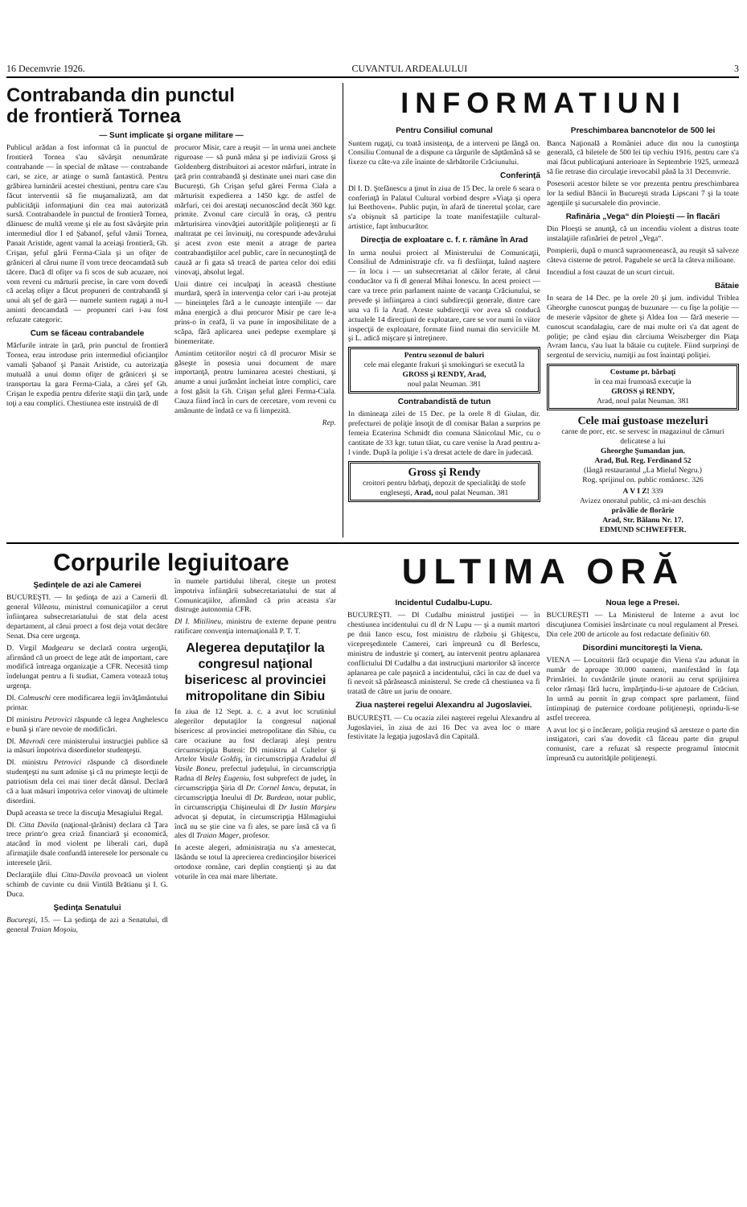16 Decemvrie 1926. CUVANTUL ARDEALULUI 3
Contrabanda din punctul
de frontieră Tornea
— Sunt implicate şi organe militare —
Publicul arădan a fost informat că în punctul de frontieră Tornea s'au săvârşit nenumărate contrabande — în special de mătase — contrabande cari, se zice, ar atinge o sumă fantastică. Pentru grăbirea luminării acestei chestiuni, pentru care s'au făcut interventii să fie muşamalizată, am dat publicităţii informaţiuni din cea mai autorizată sursă. Contrabandele în punctul de frontieră Tornea, dăinuesc de multă vreme şi ele au fost săvârşite prin intermediul dlor I ed Şabanof, şeful vămii Tornea, Panait Aristide, agent vamal la aceiaşi frontieră, Gh. Crişan, şeful gării Ferma-Ciala şi un ofiţer de grăniceri al cărui nume îl vom trece deocamdată sub tăcere. Dacă dl ofiţer va fi scos de sub acuzare, noi vom reveni cu mărturii precise, în care vom dovedi că acelaş ofiţer a făcut propuneri de contrabandă şi unui alt şef de gară — numele suntem rugaţi a nu-l aminti deocamdată — propuneri cari i-au fost refuzate categoric.
Cum se făceau contrabandele
Mărfurile intrate în ţară, prin punctul de frontieră Tornea, erau introduse prin intermediul oficianţilor vamali Şabanof şi Panait Aristide, cu autorizaţia mutuală a unui domn ofiţer de grăniceri şi se transportau la gara Ferma-Ciala, a cărei şef Gh. Crişan le expedia pentru diferite staţii din ţară, unde toţi a eau complici. Chestiunea este instruită de dl
procuror Misir, care a reuşit — în urma unei anchete riguroase — să pună mâna şi pe indivizii Gross şi Goldenberg distribuitori ai acestor mărfuri, intrate în ţară prin contrabandă şi destinate unei mari case din Bucureşti. Gh Crişan şeful gărei Ferma Ciala a mărturisit expedierea a 1450 kgr. de astfel de mărfuri, cei doi arestaţi necunoscând decât 360 kgr. primite. Zvonul care circulă în oraş, că pentru mărturisirea vinovăţiei autorităţile poliţieneşti ar fi maltratat pe cei învinuiţi, nu corespunde adevărului şi acest zvon este menit a atrage de partea contrabandiştilor acel public, care în necunoştinţă de cauză ar fi gata să treacă de partea celor doi editi vinovaţi, absolut legal.
Unii dintre cei inculpaţi în această chestiune murdară, speră în intervenţia celor cari i-au protejat — bineinţeles fără a le cunoaşte intenţiile — dar mâna energică a dlui procuror Misir pe care le-a prins-o în ceafă, îi va pune în imposibilitate de a scăpa, fără aplicarea unei pedepse exemplare şi binemeritate.
Amintim cetitorilor noştri că dl procuror Misir se găseşte în posesia unui document de mare importanţă, pentru luminarea acestei chestiuni, şi anume a unui jurământ încheiat între complici, care a fost găsit la Gh. Crişan şeful gărei Ferma-Ciala. Cauza fiind încă în curs de cercetare, vom reveni cu amănunte de îndată ce va fi limpezită.
Rep.
INFORMATIUNI
Pentru Consiliul comunal
Suntem rugaţi, cu toată insistenţa, de a interveni pe lângă on. Consiliu Comunal de a dispune ca târgurile de săptămână să se fixeze cu câte-va zile înainte de sărbătorile Crăciunului.
Conferinţă
Dl I. D. Ştefănescu a ţinut în ziua de 15 Dec. la orele 6 seara o conferinţă în Palatul Cultural vorbind despre »Viaţa şi opera lui Beethoven«. Public puţin, în afară de tineretul şcolar, care s'a obişnuit să participe la toate manifestaţiile cultural-artistice, fapt îmbucurător.
Direcţia de exploatare c. f. r. rămâne în Arad
In urma noului proiect al Ministerului de Comunicaţii, Consiliul de Administraţie cfr. va fi desfiinţat, luând naştere — în locu i — un subsecretariat al căilor ferate, al cărui conducător va fi dl general Mihai Ionescu. In acest proiect — care va trece prin parlament nainte de vacanţa Crăciunului, se prevede şi înfiinţarea a cinci subdirecţii generale, dintre care una va fi la Arad. Aceste subdirecţii vor avea să conducă actualele 14 direcţiuni de exploatare, care se vor numi în viitor inspecţii de exploatare, formate fiind numai din serviciile M. şi L. adică mişcare şi întreţinere.
Pentru sezonul de baluri
cele mai elegante frakuri şi smokinguri se execută la
GROSS şi RENDY, Arad,
noul palat Neuman. 381
Contrabandistă de tutun
In dimineaţa zilei de 15 Dec. pe la orele 8 dl Giulan, dir. prefecturei de poliţie însoţit de dl comisar Balan a surprins pe femeia Ecaterina Schmidt din comuna Sânicolaul Mic, cu o cantitate de 33 kgr. tutun tăiat, cu care venise la Arad pentru a-l vinde. După la poliţie i s'a dresat actele de dare în judecată.
Gross şi Rendy
croitori pentru bărbaţi, depozit de specialităţi de stofe engleseşti, Arad, noul palat Neuman. 381
Preschimbarea bancnotelor de 500 lei
Banca Naţională a României aduce din nou la cunoştinţa generală, că biletele de 500 lei tip vechiu 1916, pentru care s'a mai făcut publicaţiuni anterioare în Septembrie 1925, urmează să fie retrase din circulaţie irevocabil până la 31 Decemvrie.
Posesorii acestor bilete se vor prezenta pentru preschimbarea lor la sediul Băncii în Bucureşti strada Lipscani 7 şi la toate agenţiile şi sucursalele din provincie.
Rafinăria „Vega“ din Ploieşti — în flacări
Din Ploeşti se anunţă, că un incendiu violent a distrus toate instalaţiile rafinăriei de petrol „Vega“.
Pompierii, după o muncă supraomenească, au reuşit să salveze câteva cisterne de petrol. Pagubele se urcă la câteva milioane.
Incendiul a fost cauzat de un scurt circuit.
Bătaie
In seara de 14 Dec. pe la orele 20 şi jum. individul Triblea Gheorghe cunoscut pungaş de buzunare — cu fişe la poliţie — de meserie văpsitor de ghete şi Aldea Ion — fără meserie — cunoscut scandalagiu, care de mai multe ori s'a dat agent de poliţie; pe când eşiau din cârciuma Weiszberger din Piaţa Avram Iancu, s'au luat la bătaie cu cuţitele. Fiind surprinşi de sergentul de serviciu, numiţii au fost înaintaţi poliţiei.
Costume pt. bărbaţi
în cea mai frumoasă execuţie la
GROSS şi RENDY,
Arad, noul palat Neuman. 381
Cele mai gustoase mezeluri
carne de porc, etc. se servesc în magazinul de cărnuri delicatese a lui
Gheorghe Şumandan jun.
Arad, Bul. Reg. Ferdinand 52
(lângă restaurantul „La Mielul Negru.)
Rog. sprijinul on. public românesc. 326
A V I Z! 339
Avizez onoratul public, că mi-am deschis
prăvălie de florărie
Arad, Str. Bălanu Nr. 17.
EDMUND SCHWEFFER.
Corpurile legiuitoare
Şedinţele de azi ale Camerei
BUCUREŞTI. — In şedinţa de azi a Camerii dl. general Văleanu, ministrul comunicaţiilor a cerut înfiinţarea subsecretariatului de stat dela acest departament, al cărui proect a fost deja votat decătre Senat. Dsa cere urgenţa.
D. Virgil Madgearu se declară contra urgenţăi, afirmând că un proect de lege atât de important, care modifică întreaga organizaţie a CFR. Necesită timp îndelungat pentru a fi studiat, Camera votează totuş urgenţa.
Dl. Calmuschi cere modificarea legii învăţământului primar.
Dl ministru Petrovici răspunde că legea Anghelescu e bună şi n'are nevoie de modificări.
Dl. Mavrodi cere ministerului instrucţiei publice să ia măsuri împotriva disordinelor studenţeşti.
Dl. ministru Petrovici răspunde că disordinele studenţeşti nu sunt admise şi că nu primeşte lecţii de patriotism dela cei mai tiner decât dânsul. Declară că a luat măsuri împotriva celor vinovaţi de ultimele disordini.
După aceasta se trece la discuţia Mesagiului Regal.
Dl. Citta Davila (naţional-ţărănist) declara că Ţara trece printr'o grea criză financiară şi economică, atacând în mod violent pe liberali cari, după afirmaţiile dsale confundă interesele lor personale cu interesele ţării.
Declaraţiile dlui Citta-Davila provoacă un violent schimb de cuvinte cu dnii Vintilă Brătianu şi I. G. Duca.
Şedinţa Senatului
Bucureşti, 15. — La şedinţa de azi a Senatului, dl general Traian Moşoiu,
în numele partidului liberal, citeşte un protest împotriva înfiinţării subsecretariatului de stat al Comunicaţiilor, afirmând că prin aceasta s'ar distruge autonomia CFR.
Dl I. Mitilineu, ministru de externe depune pentru ratificare convenţia internaţională P. T. T.
Alegerea deputaţilor la congresul naţional bisericesc al provinciei mitropolitane din Sibiu
In ziua de 12 Sept. a. c. a avut loc scrutiniul alegerilor deputaţilor la congresul naţional bisericesc al provinciei metropolitane din Sibiu, cu care ocaziune au fost declaraţi aleşi pentru circumscripţia Buteni: Dl ministru al Cultelor şi Artelor Vasile Goldiş, în circumscripţia Aradului dl Vasile Boneu, prefectul judeţului, în circumscripţia Radna dl Beleş Eugeniu, fost subprefect de judeţ, în circumscripţia Şiria dl Dr. Cornel Iancu, deputat, în circumscripţia Ineului dl Dr. Burdean, notar public, în circumscripţia Chişineului dl Dr Iustin Marşieu advocat şi deputat, în circumscripţia Hălmagiului încă nu se ştie cine va fi ales, se pare însă că va fi ales dl Traian Mager, profesor.
In aceste alegeri, administraţia nu s'a amestecat, lăsându se totul la aprecierea credincioşilor bisericei ortodoxe române, cari deplin conştienţi şi au dat voturile în cea mai mare libertate.
ULTIMA ORĂ
Incidentul Cudalbu-Lupu.
BUCUREŞTI. — Dl Cudalbu ministrul justiţiei — în chestiunea incidentului cu dl dr N Lupu — şi a numit martori pe dnii Ianco escu, fost ministru de războiu şi Ghiţescu, vicepreşedintele Camerei, cari împreună cu dl Berlescu, ministru de industrie şi comerţ, au intervenit pentru aplanarea conflictului Dl Cudalbu a dat instrucţiuni martorilor să încerce aplanarea pe cale paşnică a incidentului, căci în caz de duel va fi nevoit să părăsească ministerul. Se crede că chestiunea va fi tratată de către un juriu de onoare.
Ziua naşterei regelui Alexandru al Jugoslaviei.
BUCUREŞTI. — Cu ocazia zilei naşterei regelui Alexandru al Jugoslaviei, în ziua de azi 16 Dec va avea loc o mare festivitate la legaţia jugoslavă din Capitală.
Noua lege a Presei.
BUCUREŞTI — La Ministerul de Interne a avut loc discuţiunea Comisiei însărcinate cu noul regulament al Presei. Din cele 200 de articole au fost redactate definitiv 60.
Disordini muncitoreşti la Viena.
VIENA — Locuitorii fără ocupaţie din Viena s'au adunat în număr de aproape 30.000 oameni, manifestând în faţa Primăriei. In cuvântările ţinute oratorii au cerut sprijinirea celor rămaşi fără lucru, împărţindu-li-se ajutoare de Crăciun. In urmă au pornit în grup compact spre parlament, fiind întimpinaţi de puternice cordoane poliţieneşti, oprindu-li-se astfel trecerea.
A avut loc şi o încăerare, poliţia reuşind să aresteze o parte din instigatori, cari s'au dovedit că făceau parte din grupul comunist, care a refuzat să respecte programul întocmit împreună cu autorităţile poliţieneşti.